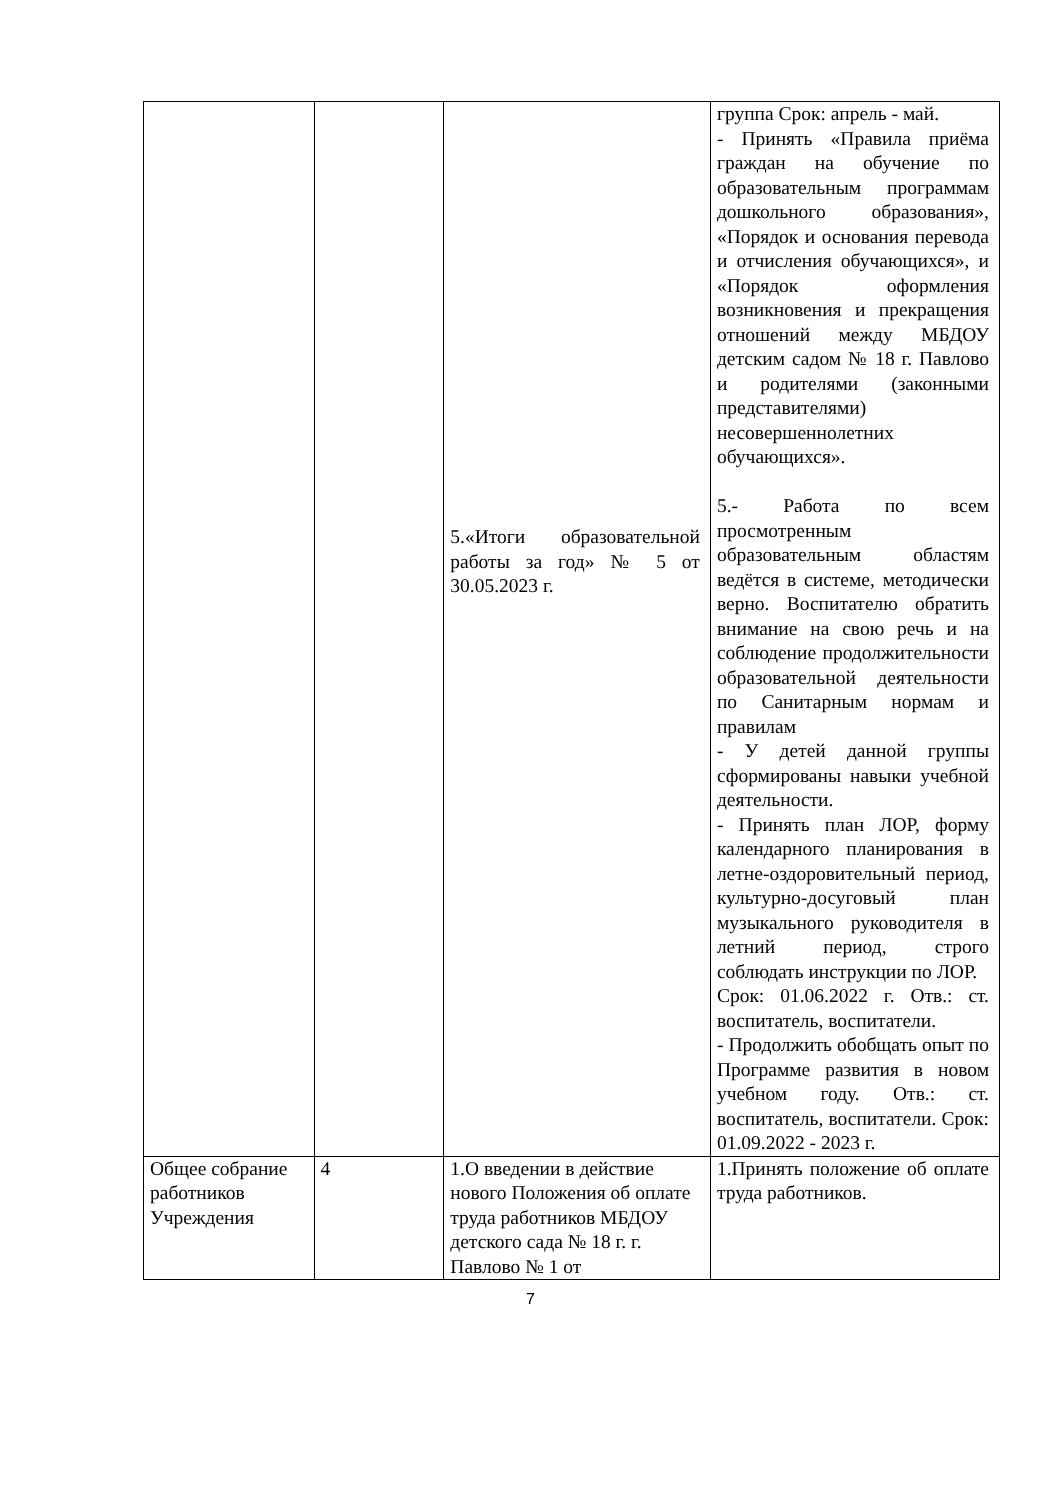| | | 5.«Итоги образовательной работы за год» № 5 от 30.05.2023 г. | группа Срок: апрель - май. - Принять «Правила приёма граждан на обучение по образовательным программам дошкольного образования», «Порядок и основания перевода и отчисления обучающихся», и «Порядок оформления возникновения и прекращения отношений между МБДОУ детским садом № 18 г. Павлово и родителями (законными представителями) несовершеннолетних обучающихся». 5.- Работа по всем просмотренным образовательным областям ведётся в системе, методически верно. Воспитателю обратить внимание на свою речь и на соблюдение продолжительности образовательной деятельности по Санитарным нормам и правилам - У детей данной группы сформированы навыки учебной деятельности. - Принять план ЛОР, форму календарного планирования в летне-оздоровительный период, культурно-досуговый план музыкального руководителя в летний период, строго соблюдать инструкции по ЛОР. Срок: 01.06.2022 г. Отв.: ст. воспитатель, воспитатели. - Продолжить обобщать опыт по Программе развития в новом учебном году. Отв.: ст. воспитатель, воспитатели. Срок: 01.09.2022 - 2023 г. |
| Общее собрание работников Учреждения | 4 | 1.О введении в действие нового Положения об оплате труда работников МБДОУ детского сада № 18 г. г. Павлово № 1 от | 1.Принять положение об оплате труда работников. |
7